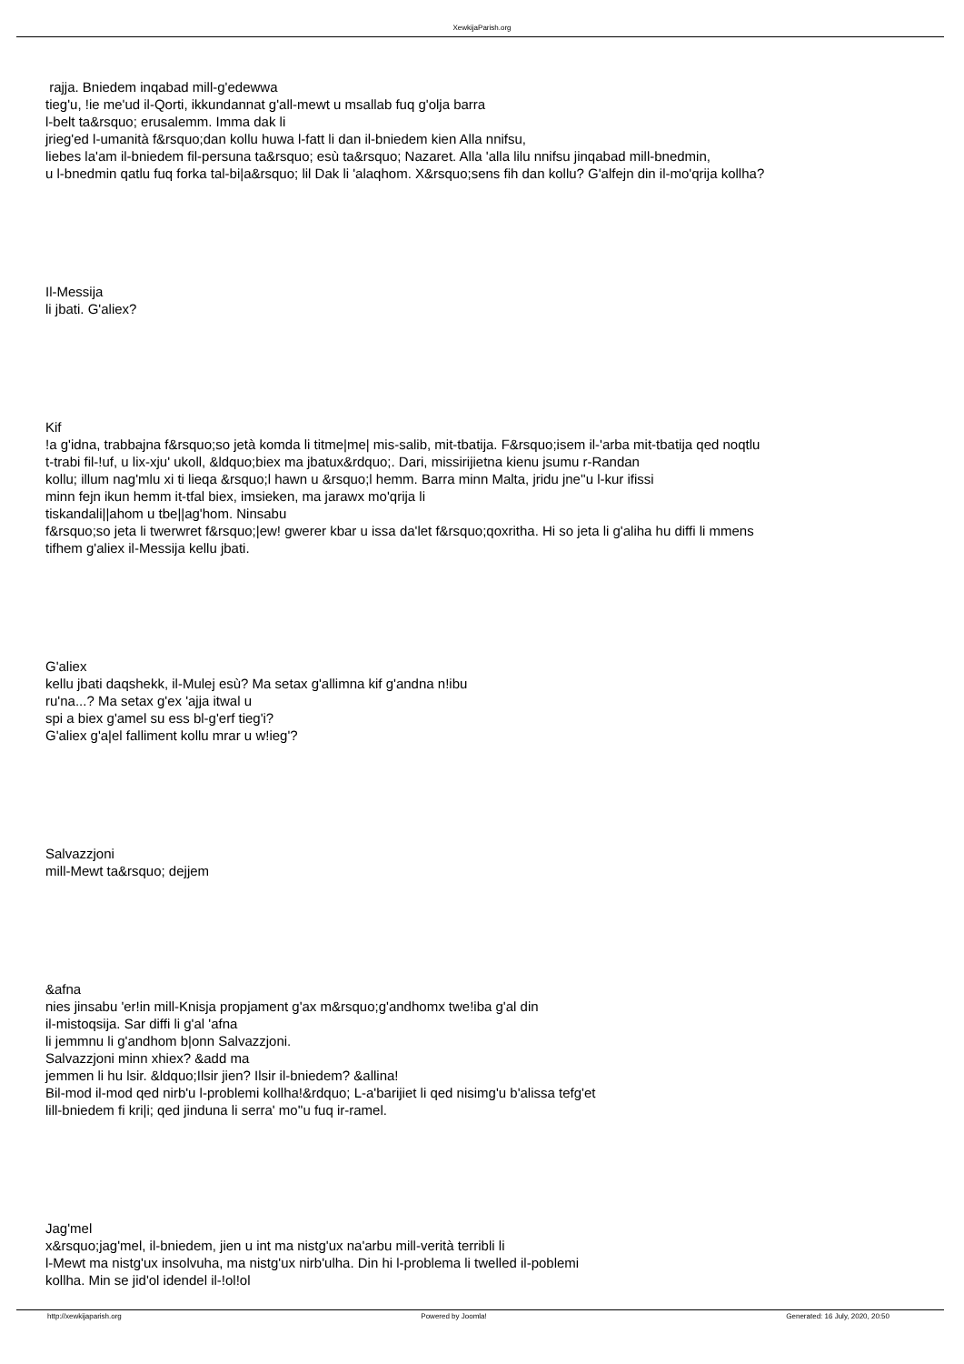XewkijaParish.org
rajja. Bniedem inqabad mill-g'edewwa
tieg'u, !ie me'ud il-Qorti, ikkundannat g'all-mewt u msallab fuq g'olja barra
l-belt ta&rsquo; erusalemm. Imma dak li
jrieg'ed l-umanità f&rsquo;dan kollu huwa l-fatt li dan il-bniedem kien Alla nnifsu,
liebes la'am il-bniedem fil-persuna ta&rsquo; esù ta&rsquo; Nazaret. Alla 'alla lilu nnifsu jinqabad mill-bnedmin,
u l-bnedmin qatlu fuq forka tal-bi|a&rsquo; lil Dak li 'alaqhom. X&rsquo;sens fih dan kollu? G'alfejn din il-mo'qrija kollha?
Il-Messija
li jbati. G'aliex?
Kif
!a g'idna, trabbajna f&rsquo;so jetà komda li titme|me| mis-salib, mit-tbatija. F&rsquo;isem il-'arba mit-tbatija qed noqtlu
t-trabi fil-!uf, u lix-xju' ukoll, &ldquo;biex ma jbatux&rdquo;. Dari, missirijietna kienu jsumu r-Randan
kollu; illum nag'mlu xi ti lieqa &rsquo;l hawn u &rsquo;l hemm. Barra minn Malta, jridu jne''u l-kur ifissi
minn fejn ikun hemm it-tfal biex, imsieken, ma jarawx mo'qrija li
tiskandali||ahom u tbe||ag'hom. Ninsabu
f&rsquo;so jeta li twerwret f&rsquo;|ew! gwerer kbar u issa da'let f&rsquo;qoxritha. Hi so jeta li g'aliha hu diffi li mmens
tifhem g'aliex il-Messija kellu jbati.
G'aliex
kellu jbati daqshekk, il-Mulej esù? Ma setax g'allimna kif g'andna n!ibu
ru'na...? Ma setax g'ex 'ajja itwal u
spi a biex g'amel su ess bl-g'erf tieg'i?
G'aliex g'a|el falliment kollu mrar u w!ieg'?
Salvazzjoni
mill-Mewt ta&rsquo; dejjem
&afna
nies jinsabu 'er!in mill-Knisja propjament g'ax m&rsquo;g'andhomx twe!iba g'al din
il-mistoqsija. Sar diffi li g'al 'afna
li jemmnu li g'andhom b|onn Salvazzjoni.
Salvazzjoni minn xhiex? &add ma
jemmen li hu lsir. &ldquo;Ilsir jien? Ilsir il-bniedem? &allina!
Bil-mod il-mod qed nirb'u l-problemi kollha!&rdquo; L-a'barijiet li qed nisimg'u b'alissa tefg'et
lill-bniedem fi kri|i; qed jinduna li serra' mo''u fuq ir-ramel.
Jag'mel
x&rsquo;jag'mel, il-bniedem, jien u int ma nistg'ux na'arbu mill-verità terribli li
l-Mewt ma nistg'ux insolvuha, ma nistg'ux nirb'ulha. Din hi l-problema li twelled il-poblemi
kollha. Min se jid'ol idendel il-!ol!ol
http://xewkijaparish.org Powered by Joomla! Generated: 16 July, 2020, 20:50